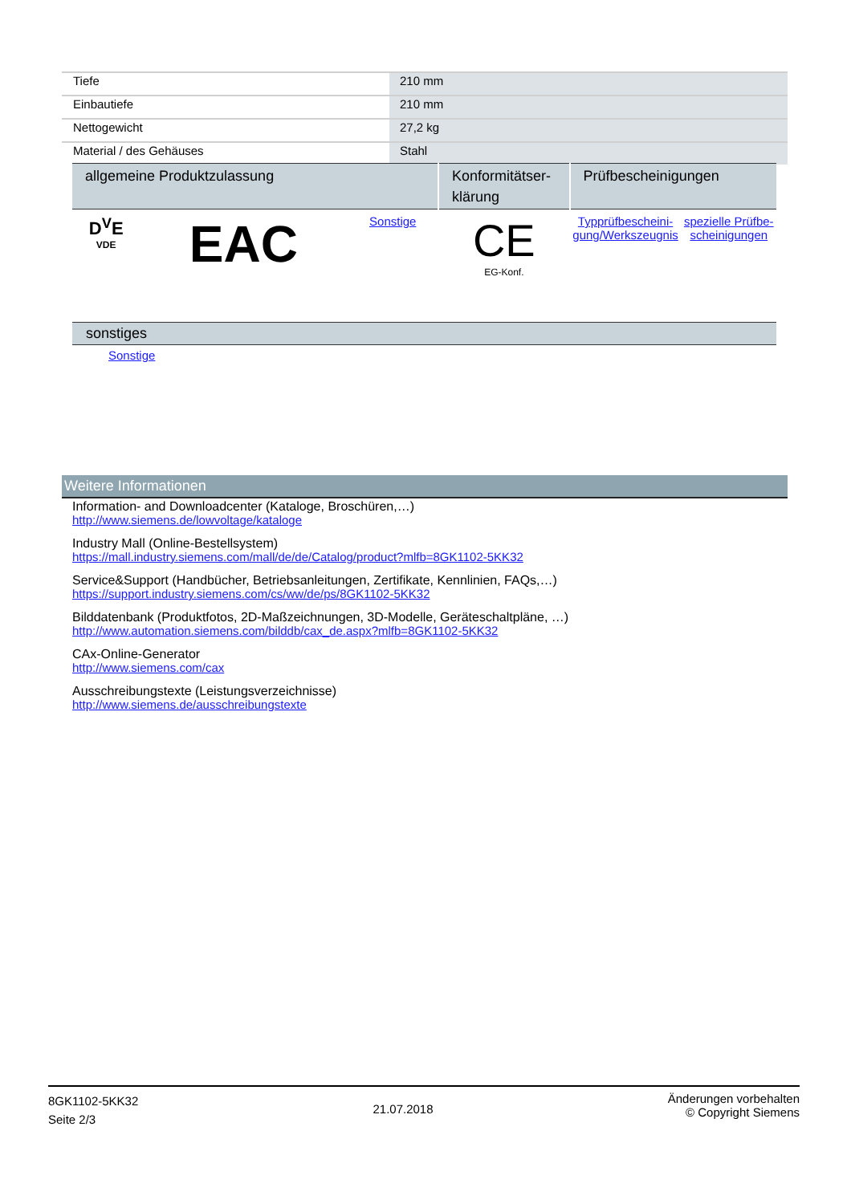| Tiefe | 210 mm |
| Einbautiefe | 210 mm |
| Nettogewicht | 27,2 kg |
| Material / des Gehäuses | Stahl |
| allgemeine Produktzulassung | | | Konformitätser- klärung | Prüfbescheinigungen | |
| --- | --- | --- | --- | --- | --- |
| D<sup>V</sup>E VDE | EAC | Sonstige | CE EG-Konf. | Typprüfbescheini- gung/Werkszeugnis | spezielle Prüfbe- scheinigungen |
sonstiges
Sonstige
Weitere Informationen
Information- and Downloadcenter (Kataloge, Broschüren,…)
http://www.siemens.de/lowvoltage/kataloge
Industry Mall (Online-Bestellsystem)
https://mall.industry.siemens.com/mall/de/de/Catalog/product?mlfb=8GK1102-5KK32
Service&Support (Handbücher, Betriebsanleitungen, Zertifikate, Kennlinien, FAQs,…)
https://support.industry.siemens.com/cs/ww/de/ps/8GK1102-5KK32
Bilddatenbank (Produktfotos, 2D-Maßzeichnungen, 3D-Modelle, Geräteschaltpläne, …)
http://www.automation.siemens.com/bilddb/cax_de.aspx?mlfb=8GK1102-5KK32
CAx-Online-Generator
http://www.siemens.com/cax
Ausschreibungstexte (Leistungsverzeichnisse)
http://www.siemens.de/ausschreibungstexte
8GK1102-5KK32
Seite 2/3
21.07.2018
Änderungen vorbehalten
© Copyright Siemens